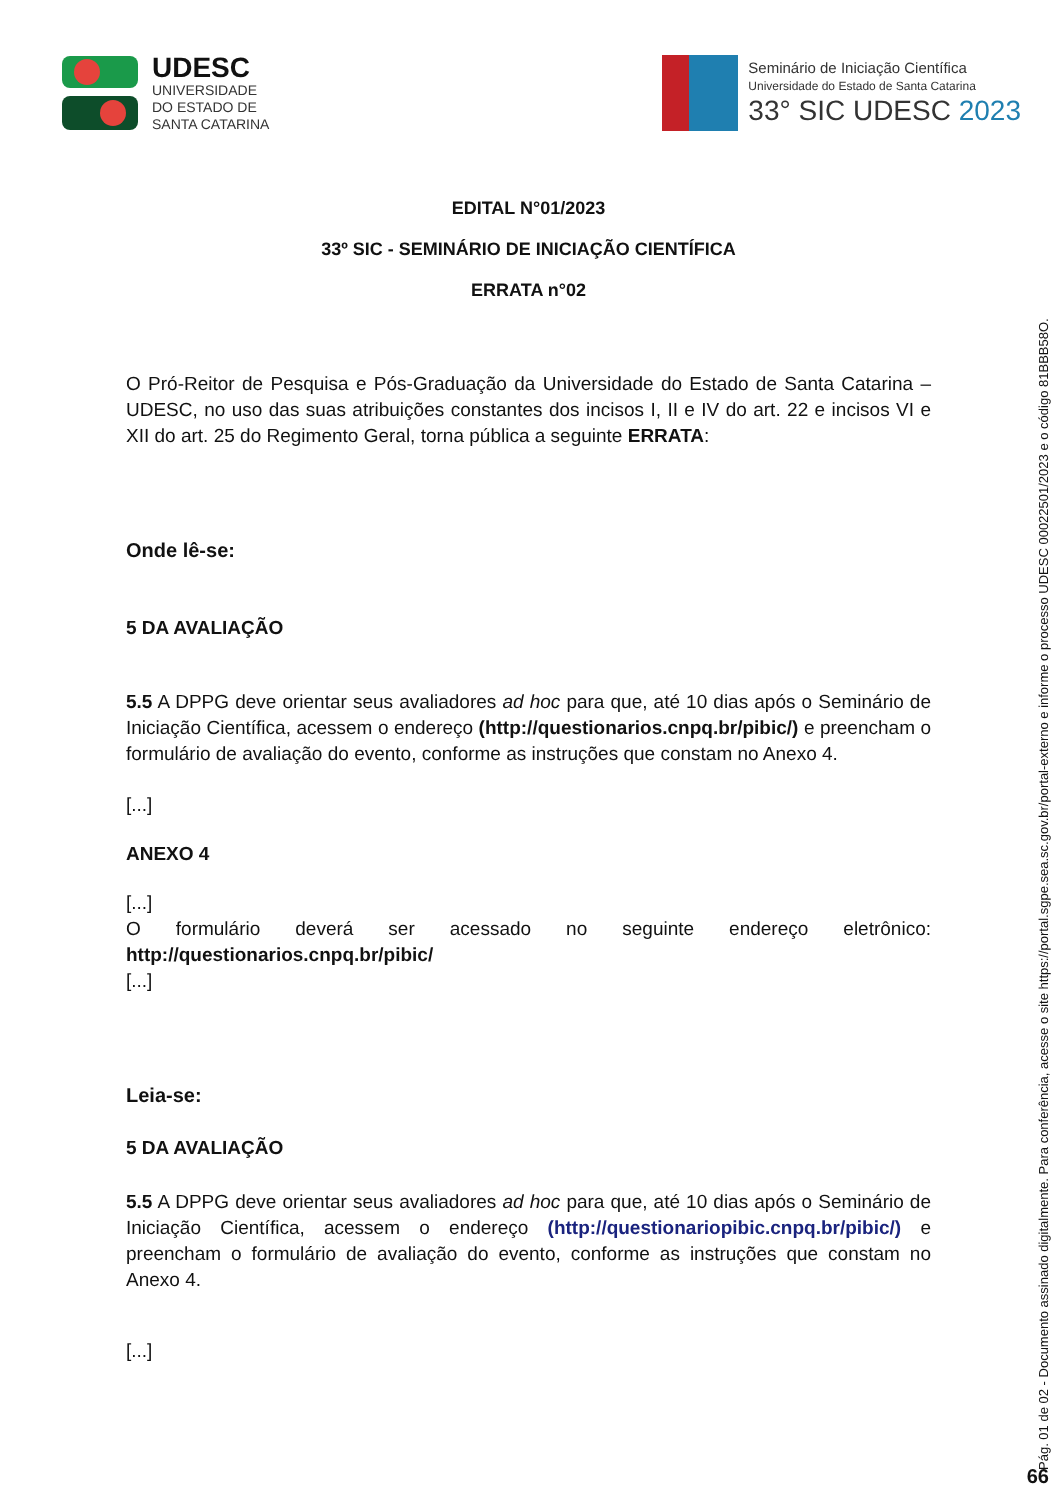UDESC
UNIVERSIDADE
DO ESTADO DE
SANTA CATARINA
Seminário de Iniciação Científica
Universidade do Estado de Santa Catarina
33° SIC UDESC 2023
EDITAL N°01/2023
33º SIC - SEMINÁRIO DE INICIAÇÃO CIENTÍFICA
ERRATA n°02
O Pró-Reitor de Pesquisa e Pós-Graduação da Universidade do Estado de Santa Catarina – UDESC, no uso das suas atribuições constantes dos incisos I, II e IV do art. 22 e incisos VI e XII do art. 25 do Regimento Geral, torna pública a seguinte ERRATA:
Onde lê-se:
5 DA AVALIAÇÃO
5.5 A DPPG deve orientar seus avaliadores ad hoc para que, até 10 dias após o Seminário de Iniciação Científica, acessem o endereço (http://questionarios.cnpq.br/pibic/) e preencham o formulário de avaliação do evento, conforme as instruções que constam no Anexo 4.
[...]
ANEXO 4
[...]
O formulário deverá ser acessado no seguinte endereço eletrônico: http://questionarios.cnpq.br/pibic/
[...]
Leia-se:
5 DA AVALIAÇÃO
5.5 A DPPG deve orientar seus avaliadores ad hoc para que, até 10 dias após o Seminário de Iniciação Científica, acessem o endereço (http://questionariopibic.cnpq.br/pibic/) e preencham o formulário de avaliação do evento, conforme as instruções que constam no Anexo 4.
[...]
Pág. 01 de 02 - Documento assinado digitalmente. Para conferência, acesse o site https://portal.sgpe.sea.sc.gov.br/portal-externo e informe o processo UDESC 00022501/2023 e o código 81BBB58O.
66